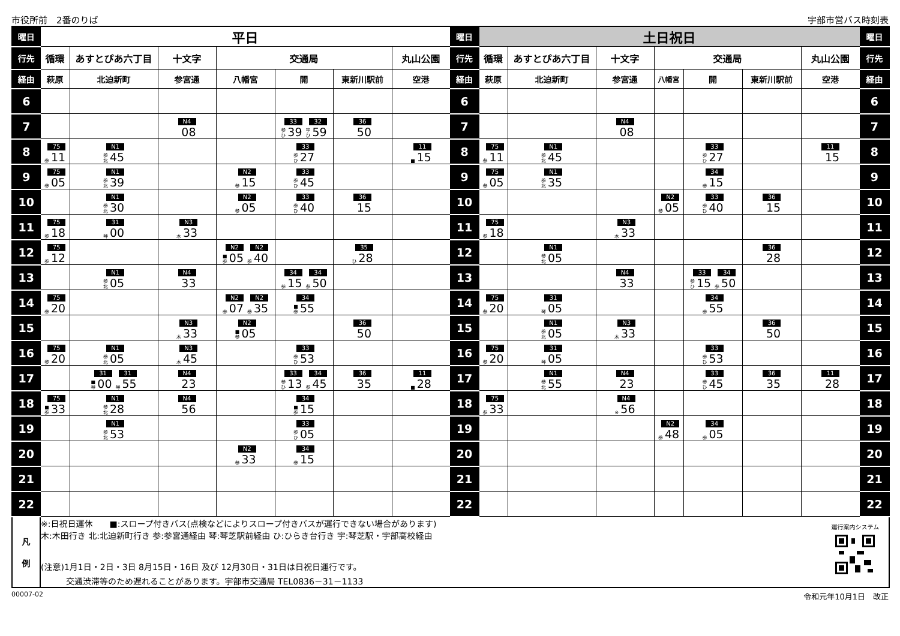市役所前　2番のりば 宇部市営バス時刻表
| 曜日 | 平日 | | | | | | | 曜日 | 土日祝日 | | | | | | | 曜日 |
| --- | --- | --- | --- | --- | --- | --- | --- | --- | --- | --- | --- | --- | --- | --- | --- | --- |
| 行先 | 循環 | あすとぴあ六丁目 | 十文字 | 交通局 | | | 丸山公園 | 行先 | 循環 | あすとぴあ六丁目 | 十文字 | 交通局 | | | 丸山公園 | 行先 |
| 経由 | 萩原 | 北迫新町 | 参宮通 | 八幡宮 | 開 | 東新川駅前 | 空港 | 経由 | 萩原 | 北迫新町 | 参宮通 | 八幡宮 | 開 | 東新川駅前 | 空港 | 経由 |
| 6 | | | | | | | | 6 | | | | | | | | 6 |
| 7 | | | N4 08 | | 33 参 ひ 39 32 宇 ひ 59 | 36 50 | | 7 | | | N4 08 | | | | | 7 |
| 8 | 75 参 11 | N1 参 北 45 | | | 33 参 ひ 27 | | 11 ■ 15 | 8 | 75 参 11 | N1 参 北 45 | | | 33 参 ひ 27 | | 11 15 | 8 |
| 9 | 75 参 05 | N1 参 北 39 | | N2 参 15 | 33 参 ひ 45 | | | 9 | 75 参 05 | N1 参 北 35 | | | 34 参 15 | | | 9 |
| 10 | | N1 参 北 30 | | N2 参 05 | 33 参 ひ 40 | 36 15 | | 10 | | | | N2 参 05 | 33 参 ひ 40 | 36 15 | | 10 |
| 11 | 75 参 18 | 31 琴 00 | N3 木 33 | | | | | 11 | 75 参 18 | | N3 木 33 | | | | | 11 |
| 12 | 75 参 12 | | | N2 ■ 参 05 N2 参 40 | | 35 ひ 28 | | 12 | | N1 参 北 05 | | | | 36 28 | | 12 |
| 13 | | N1 参 北 05 | N4 33 | | 34 参 15 34 参 50 | | | 13 | | | N4 33 | | 33 参 ひ 15 34 参 50 | | | 13 |
| 14 | 75 参 20 | | | N2 参 07 N2 参 35 | 34 ■ 参 55 | | | 14 | 75 参 20 | 31 琴 05 | | | 34 参 55 | | | 14 |
| 15 | | | N3 木 33 | N2 ■ 参 05 | | 36 50 | | 15 | | N1 参 北 05 | N3 木 33 | | | 36 50 | | 15 |
| 16 | 75 参 20 | N1 参 北 05 | N3 木 45 | | 33 参 ひ 53 | | | 16 | 75 参 20 | 31 琴 05 | | | 33 参 ひ 53 | | | 16 |
| 17 | | 31 ■ 琴 00 31 琴 55 | N4 23 | | 33 参 ひ 13 34 参 45 | 36 35 | 11 ■ 28 | 17 | | N1 参 北 55 | N4 23 | | 33 参 ひ 45 | 36 35 | 11 28 | 17 |
| 18 | 75 ■ 参 33 | N1 参 北 28 | N4 56 | | 34 ■ 参 15 | | | 18 | 75 参 33 | | N4 ※ 56 | | | | | 18 |
| 19 | | N1 参 北 53 | | | 33 参 ひ 05 | | | 19 | | | | N2 参 48 | 34 参 05 | | | 19 |
| 20 | | | | N2 参 33 | 34 参 15 | | | 20 | | | | | | | | 20 |
| 21 | | | | | | | | 21 | | | | | | | | 21 |
| 22 | | | | | | | | 22 | | | | | | | | 22 |
| 凡 例 | ※:日祝日運休 ■:スロープ付きバス(点検などによりスロープ付きバスが運行できない場合があります) 木:木田行き 北:北迫新町行き 参:参宮通経由 琴:琴芝駅前経由 ひ:ひらき台行き 宇:琴芝駅・宇部高校経由 (注意)1月1日・2日・3日 8月15日・16日 及び 12月30日・31日は日祝日運行です。 交通渋滞等のため遅れることがあります。宇部市交通局 TEL0836－31－1133 運行案内システム | | | | | | | | | | | | | | | |
00007-02 令和元年10月1日　改正